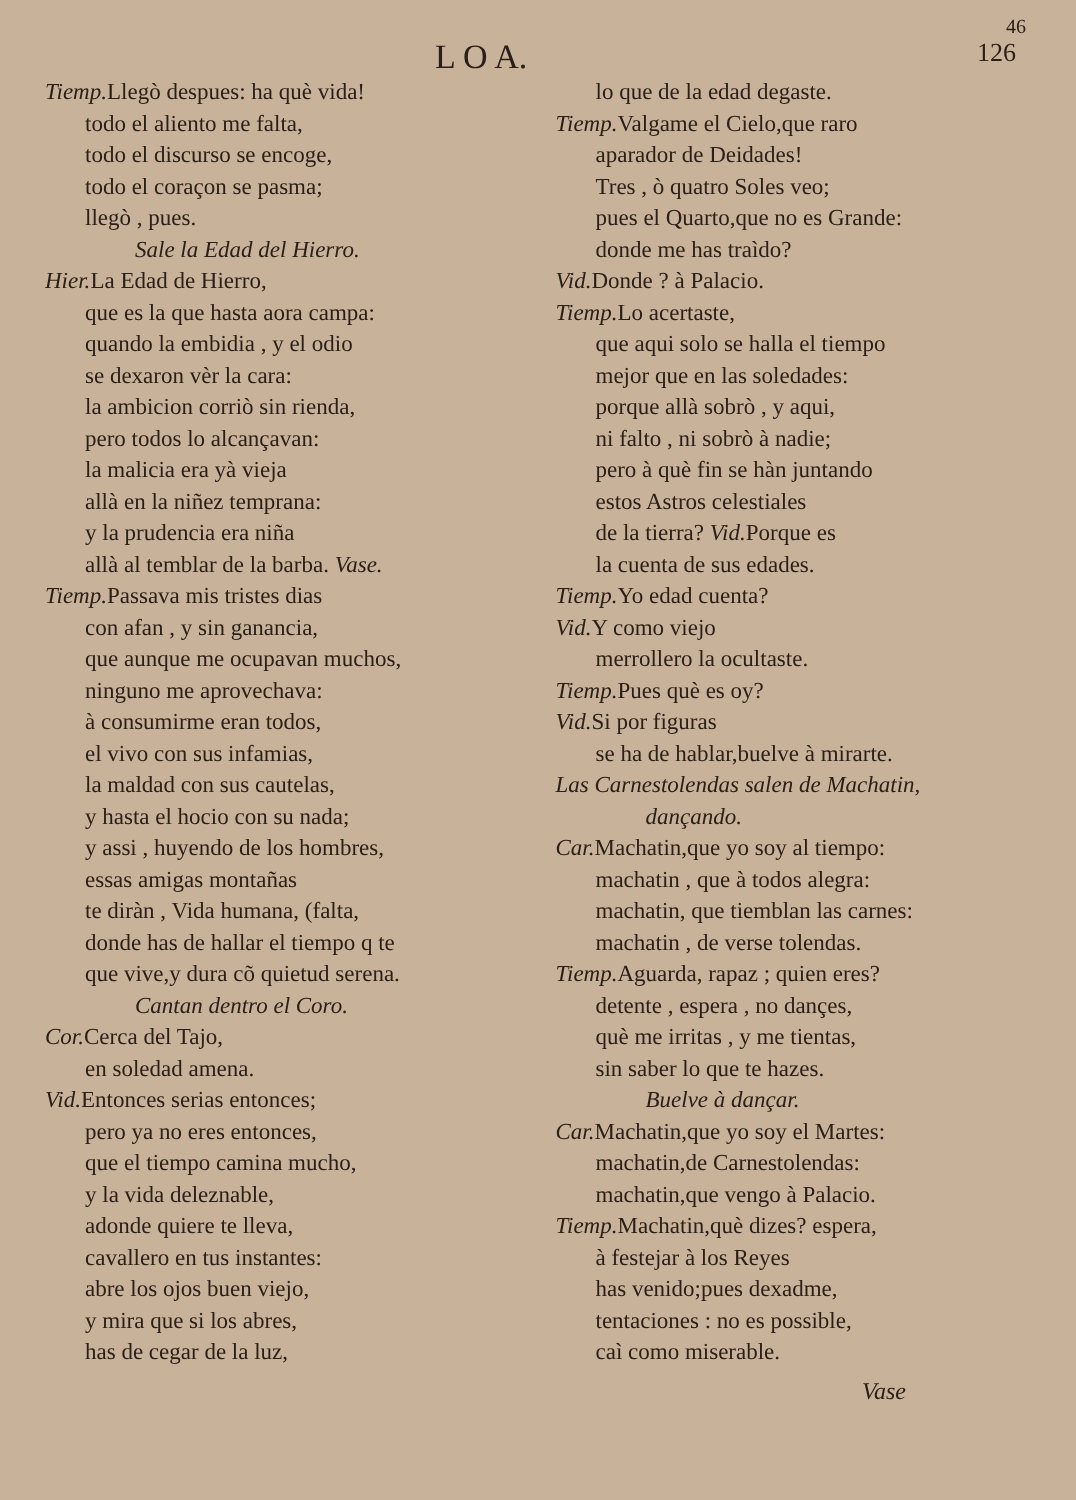46
L O A. 126
Tiemp. Llegò despues: ha què vida!
todo el aliento me falta,
todo el discurso se encoge,
todo el coraçon se pasma;
llegò , pues.
Sale la Edad del Hierro.
Hier. La Edad de Hierro,
que es la que hasta aora campa:
quando la embidia , y el odio
se dexaron vèr la cara:
la ambicion corriò sin rienda,
pero todos lo alcançavan:
la malicia era yà vieja
allà en la niñez temprana:
y la prudencia era niña
allà al temblar de la barba. Vase.
Tiemp. Passava mis tristes dias
con afan , y sin ganancia,
que aunque me ocupavan muchos,
ninguno me aprovechava:
à consumirme eran todos,
el vivo con sus infamias,
la maldad con sus cautelas,
y hasta el hocio con su nada;
y assi , huyendo de los hombres,
essas amigas montañas
te diràn , Vida humana, (falta,
donde has de hallar el tiempo q te
que vive,y dura cõ quietud serena.
Cantan dentro el Coro.
Cor. Cerca del Tajo,
en soledad amena.
Vid. Entonces serias entonces;
pero ya no eres entonces,
que el tiempo camina mucho,
y la vida deleznable,
adonde quiere te lleva,
cavallero en tus instantes:
abre los ojos buen viejo,
y mira que si los abres,
has de cegar de la luz,
lo que de la edad degaste.
Tiemp. Valgame el Cielo,que raro
aparador de Deidades!
Tres , ò quatro Soles veo;
pues el Quarto,que no es Grande:
donde me has traìdo?
Vid. Donde ? à Palacio.
Tiemp. Lo acertaste,
que aqui solo se halla el tiempo
mejor que en las soledades:
porque allà sobrò , y aqui,
ni falto , ni sobrò à nadie;
pero à què fin se hàn juntando
estos Astros celestiales
de la tierra? Vid. Porque es
la cuenta de sus edades.
Tiemp. Yo edad cuenta?
Vid. Y como viejo
merrollero la ocultaste.
Tiemp. Pues què es oy?
Vid. Si por figuras
se ha de hablar,buelve à mirarte.
Las Carnestolendas salen de Machatin,
dançando.
Car. Machatin,que yo soy al tiempo:
machatin , que à todos alegra:
machatin, que tiemblan las carnes:
machatin , de verse tolendas.
Tiemp. Aguarda, rapaz ; quien eres?
detente , espera , no dançes,
què me irritas , y me tientas,
sin saber lo que te hazes.
Buelve à dançar.
Car. Machatin,que yo soy el Martes:
machatin,de Carnestolendas:
machatin,que vengo à Palacio.
Tiemp. Machatin,què dizes? espera,
à festejar à los Reyes
has venido;pues dexadme,
tentaciones : no es possible,
caì como miserable.
Vase